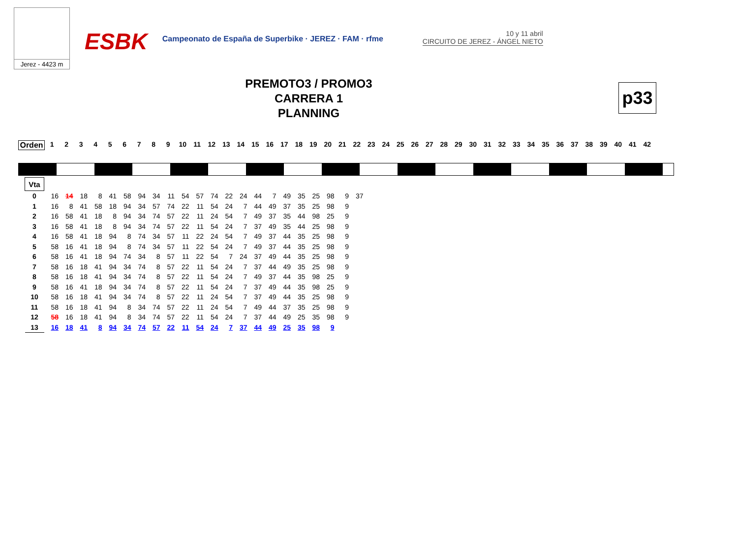Jerez - 4423 m
ESBK
Campeonato de España de Superbike · JEREZ · FAM · rfme
10 y 11 abril
CIRCUITO DE JEREZ - ÁNGEL NIETO
PREMOTO3 / PROMO3
CARRERA 1
PLANNING
p33
Orden 123456789 10 11 12 13 14 15 16 17 18 19 20 21 22 23 24 25 26 27 28 29 30 31 32 33 34 35 36 37 38 39 40 41 42
| Vta | | | | | | | | | | | | | | | | | | | | | | |
| 0 | 16 | 14 | 18 | 8 | 41 | 58 | 94 | 34 | 11 | 54 | 57 | 74 | 22 | 24 | 44 | 7 | 49 | 35 | 25 | 98 | 9 | 37 |
| 1 | 16 | 8 | 41 | 58 | 18 | 94 | 34 | 57 | 74 | 22 | 11 | 54 | 24 | 7 | 44 | 49 | 37 | 35 | 25 | 98 | 9 | |
| 2 | 16 | 58 | 41 | 18 | 8 | 94 | 34 | 74 | 57 | 22 | 11 | 24 | 54 | 7 | 49 | 37 | 35 | 44 | 98 | 25 | 9 | |
| 3 | 16 | 58 | 41 | 18 | 8 | 94 | 34 | 74 | 57 | 22 | 11 | 54 | 24 | 7 | 37 | 49 | 35 | 44 | 25 | 98 | 9 | |
| 4 | 16 | 58 | 41 | 18 | 94 | 8 | 74 | 34 | 57 | 11 | 22 | 24 | 54 | 7 | 49 | 37 | 44 | 35 | 25 | 98 | 9 | |
| 5 | 58 | 16 | 41 | 18 | 94 | 8 | 74 | 34 | 57 | 11 | 22 | 54 | 24 | 7 | 49 | 37 | 44 | 35 | 25 | 98 | 9 | |
| 6 | 58 | 16 | 41 | 18 | 94 | 74 | 34 | 8 | 57 | 11 | 22 | 54 | 7 | 24 | 37 | 49 | 44 | 35 | 25 | 98 | 9 | |
| 7 | 58 | 16 | 18 | 41 | 94 | 34 | 74 | 8 | 57 | 22 | 11 | 54 | 24 | 7 | 37 | 44 | 49 | 35 | 25 | 98 | 9 | |
| 8 | 58 | 16 | 18 | 41 | 94 | 34 | 74 | 8 | 57 | 22 | 11 | 54 | 24 | 7 | 49 | 37 | 44 | 35 | 98 | 25 | 9 | |
| 9 | 58 | 16 | 41 | 18 | 94 | 34 | 74 | 8 | 57 | 22 | 11 | 54 | 24 | 7 | 37 | 49 | 44 | 35 | 98 | 25 | 9 | |
| 10 | 58 | 16 | 18 | 41 | 94 | 34 | 74 | 8 | 57 | 22 | 11 | 24 | 54 | 7 | 37 | 49 | 44 | 35 | 25 | 98 | 9 | |
| 11 | 58 | 16 | 18 | 41 | 94 | 8 | 34 | 74 | 57 | 22 | 11 | 24 | 54 | 7 | 49 | 44 | 37 | 35 | 25 | 98 | 9 | |
| 12 | 58 | 16 | 18 | 41 | 94 | 8 | 34 | 74 | 57 | 22 | 11 | 54 | 24 | 7 | 37 | 44 | 49 | 25 | 35 | 98 | 9 | |
| 13 | 16 | 18 | 41 | 8 | 94 | 34 | 74 | 57 | 22 | 11 | 54 | 24 | 7 | 37 | 44 | 49 | 25 | 35 | 98 | 9 | | |